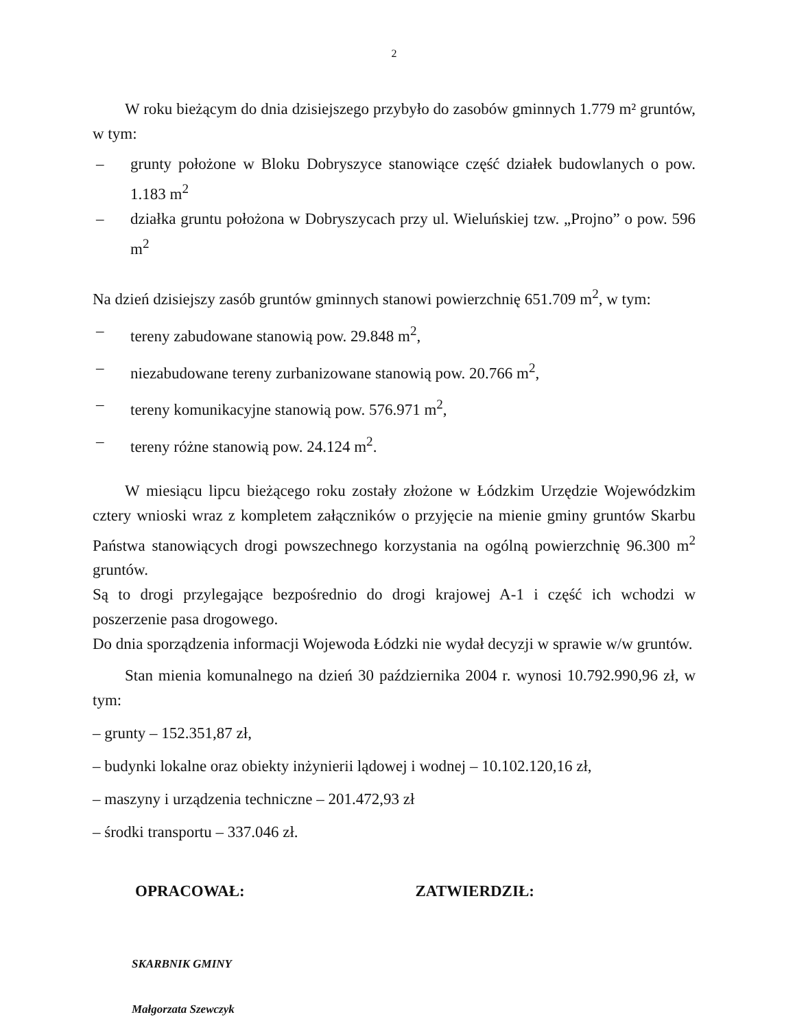2
W roku bieżącym do dnia dzisiejszego przybyło do zasobów gminnych 1.779 m² gruntów, w tym:
– grunty położone w Bloku Dobryszyce stanowiące część działek budowlanych o pow. 1.183 m<sup>2</sup>
– działka gruntu położona w Dobryszycach przy ul. Wieluńskiej tzw. „Projno” o pow. 596 m<sup>2</sup>
Na dzień dzisiejszy zasób gruntów gminnych stanowi powierzchnię 651.709 m<sup>2</sup>, w tym:
– tereny zabudowane stanowią pow. 29.848 m<sup>2</sup>,
– niezabudowane tereny zurbanizowane stanowią pow. 20.766 m<sup>2</sup>,
– tereny komunikacyjne stanowią pow. 576.971 m<sup>2</sup>,
– tereny różne stanowią pow. 24.124 m<sup>2</sup>.
W miesiącu lipcu bieżącego roku zostały złożone w Łódzkim Urzędzie Wojewódzkim cztery wnioski wraz z kompletem załączników o przyjęcie na mienie gminy gruntów Skarbu Państwa stanowiących drogi powszechnego korzystania na ogólną powierzchnię 96.300 m<sup>2</sup> gruntów.
Są to drogi przylegające bezpośrednio do drogi krajowej A-1 i część ich wchodzi w poszerzenie pasa drogowego.
Do dnia sporządzenia informacji Wojewoda Łódzki nie wydał decyzji w sprawie w/w gruntów.
Stan mienia komunalnego na dzień 30 października 2004 r. wynosi 10.792.990,96 zł, w tym:
– grunty – 152.351,87 zł,
– budynki lokalne oraz obiekty inżynierii lądowej i wodnej – 10.102.120,16 zł,
– maszyny i urządzenia techniczne – 201.472,93 zł
– środki transportu – 337.046 zł.
OPRACOWAŁ: ZATWIERDZIŁ:
SKARBNIK GMINY
Małgorzata Szewczyk